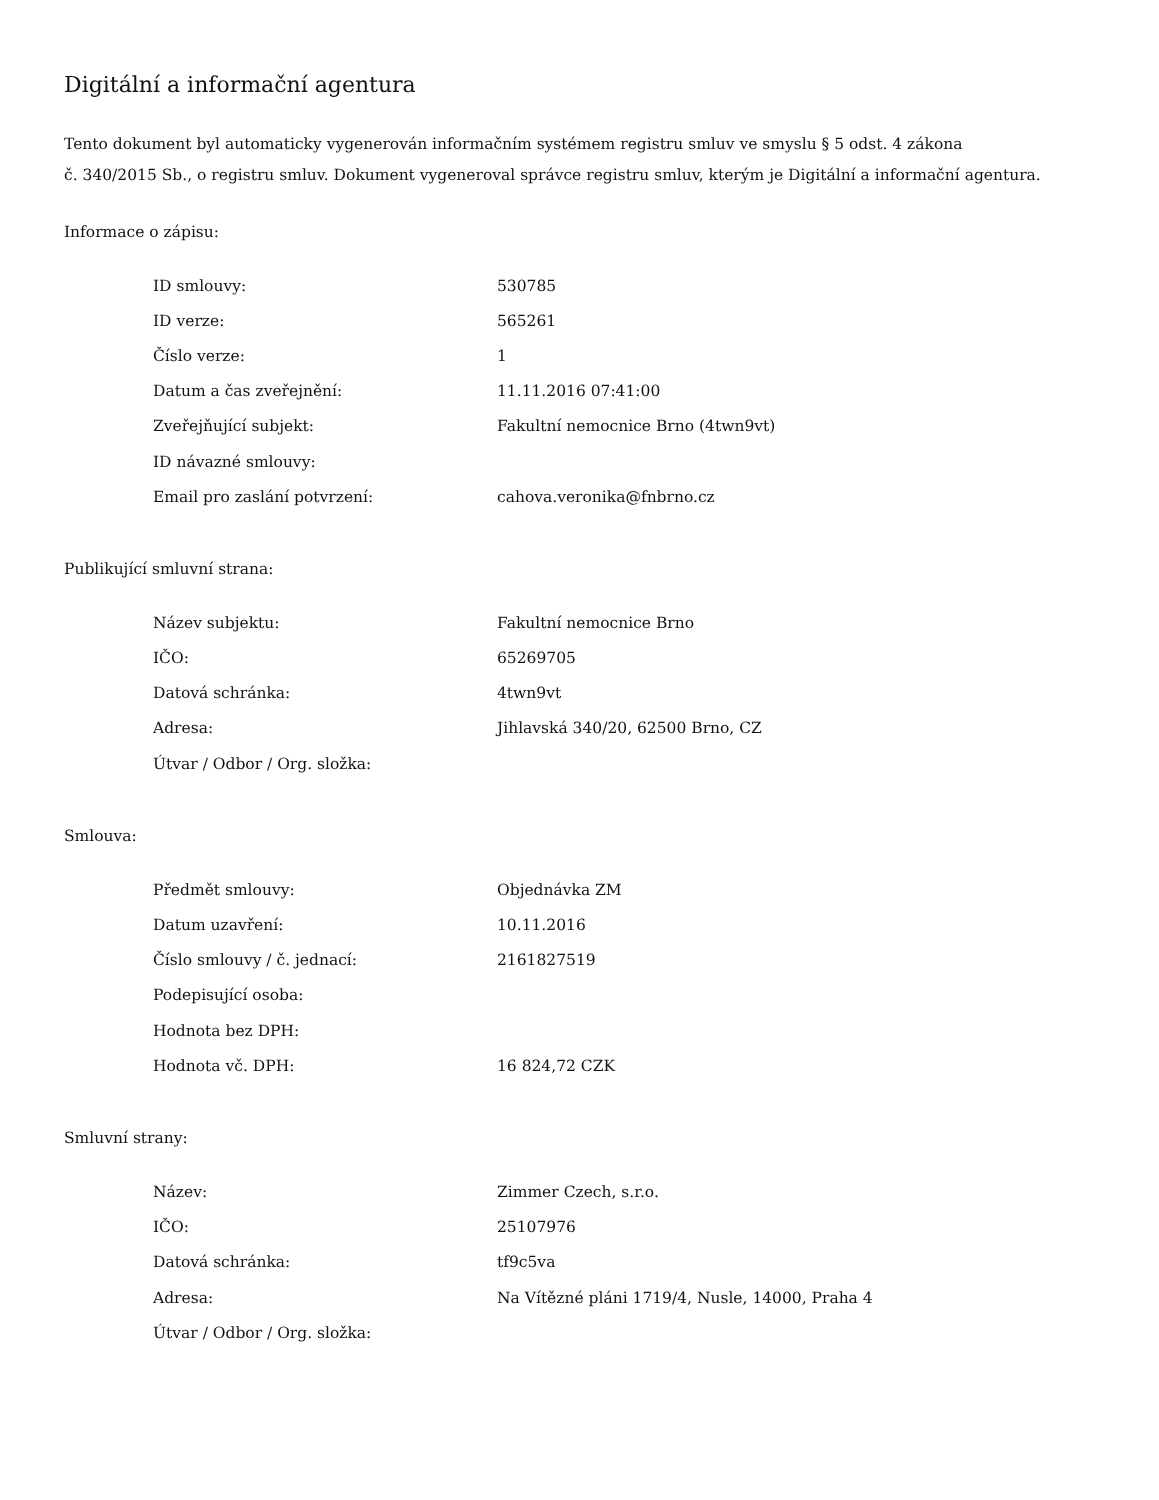Digitální a informační agentura
Tento dokument byl automaticky vygenerován informačním systémem registru smluv ve smyslu § 5 odst. 4 zákona
č. 340/2015 Sb., o registru smluv. Dokument vygeneroval správce registru smluv, kterým je Digitální a informační agentura.
Informace o zápisu:
| ID smlouvy: | 530785 |
| ID verze: | 565261 |
| Číslo verze: | 1 |
| Datum a čas zveřejnění: | 11.11.2016 07:41:00 |
| Zveřejňující subjekt: | Fakultní nemocnice Brno (4twn9vt) |
| ID návazné smlouvy: | |
| Email pro zaslání potvrzení: | cahova.veronika@fnbrno.cz |
Publikující smluvní strana:
| Název subjektu: | Fakultní nemocnice Brno |
| IČO: | 65269705 |
| Datová schránka: | 4twn9vt |
| Adresa: | Jihlavská 340/20, 62500 Brno, CZ |
| Útvar / Odbor / Org. složka: | |
Smlouva:
| Předmět smlouvy: | Objednávka ZM |
| Datum uzavření: | 10.11.2016 |
| Číslo smlouvy / č. jednací: | 2161827519 |
| Podepisující osoba: | |
| Hodnota bez DPH: | |
| Hodnota vč. DPH: | 16 824,72 CZK |
Smluvní strany:
| Název: | Zimmer Czech, s.r.o. |
| IČO: | 25107976 |
| Datová schránka: | tf9c5va |
| Adresa: | Na Vítězné pláni 1719/4, Nusle, 14000, Praha 4 |
| Útvar / Odbor / Org. složka: | |